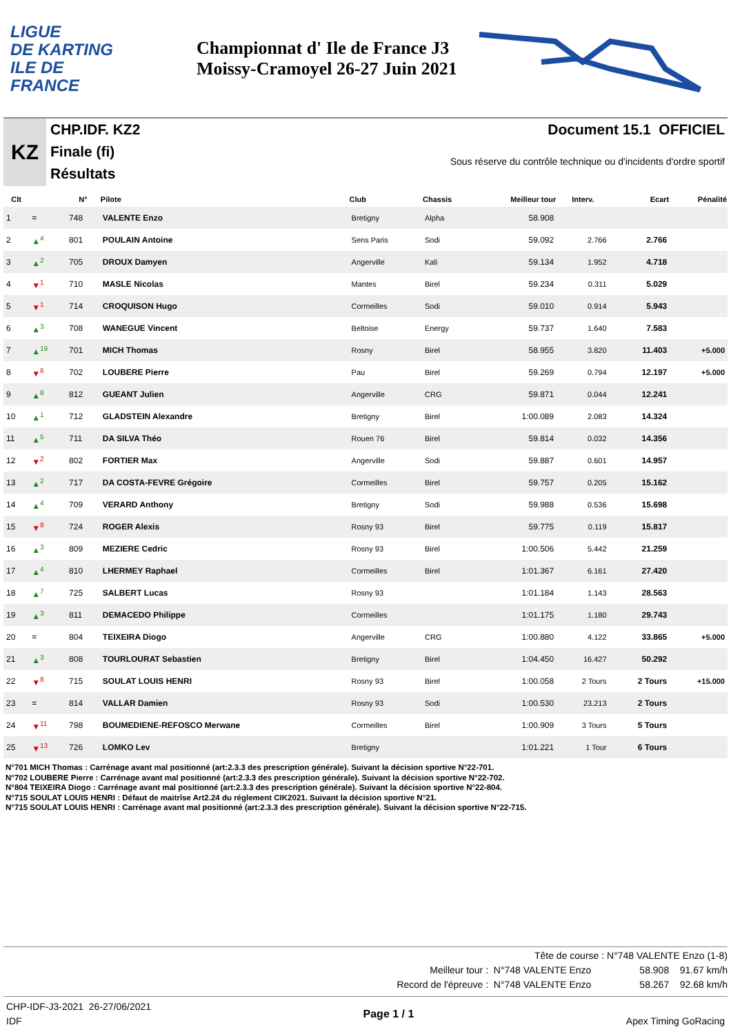LIGUE
DE KARTING
ILE DE
FRANCE
Championnat d' Ile de France J3
Moissy-Cramoyel 26-27 Juin 2021
KZ
CHP.IDF. KZ2
Finale (fi)
Résultats
Document 15.1 OFFICIEL
Sous réserve du contrôle technique ou d'incidents d'ordre sportif
| Clt | | N° | Pilote | Club | Chassis | Meilleur tour | Interv. | Ecart | Pénalité |
| --- | --- | --- | --- | --- | --- | --- | --- | --- | --- |
| 1 | = | 748 | VALENTE Enzo | Bretigny | Alpha | 58.908 | | | |
| 2 | ▲<sup>4</sup> | 801 | POULAIN Antoine | Sens Paris | Sodi | 59.092 | 2.766 | 2.766 | |
| 3 | ▲<sup>2</sup> | 705 | DROUX Damyen | Angerville | Kali | 59.134 | 1.952 | 4.718 | |
| 4 | ▼<sup>1</sup> | 710 | MASLE Nicolas | Mantes | Birel | 59.234 | 0.311 | 5.029 | |
| 5 | ▼<sup>1</sup> | 714 | CROQUISON Hugo | Cormeilles | Sodi | 59.010 | 0.914 | 5.943 | |
| 6 | ▲<sup>3</sup> | 708 | WANEGUE Vincent | Beltoise | Energy | 59.737 | 1.640 | 7.583 | |
| 7 | ▲<sup>19</sup> | 701 | MICH Thomas | Rosny | Birel | 58.955 | 3.820 | 11.403 | +5.000 |
| 8 | ▼<sup>6</sup> | 702 | LOUBERE Pierre | Pau | Birel | 59.269 | 0.794 | 12.197 | +5.000 |
| 9 | ▲<sup>8</sup> | 812 | GUEANT Julien | Angerville | CRG | 59.871 | 0.044 | 12.241 | |
| 10 | ▲<sup>1</sup> | 712 | GLADSTEIN Alexandre | Bretigny | Birel | 1:00.089 | 2.083 | 14.324 | |
| 11 | ▲<sup>5</sup> | 711 | DA SILVA Théo | Rouen 76 | Birel | 59.814 | 0.032 | 14.356 | |
| 12 | ▼<sup>2</sup> | 802 | FORTIER Max | Angerville | Sodi | 59.887 | 0.601 | 14.957 | |
| 13 | ▲<sup>2</sup> | 717 | DA COSTA-FEVRE Grégoire | Cormeilles | Birel | 59.757 | 0.205 | 15.162 | |
| 14 | ▲<sup>4</sup> | 709 | VERARD Anthony | Bretigny | Sodi | 59.988 | 0.536 | 15.698 | |
| 15 | ▼<sup>8</sup> | 724 | ROGER Alexis | Rosny 93 | Birel | 59.775 | 0.119 | 15.817 | |
| 16 | ▲<sup>3</sup> | 809 | MEZIERE Cedric | Rosny 93 | Birel | 1:00.506 | 5.442 | 21.259 | |
| 17 | ▲<sup>4</sup> | 810 | LHERMEY Raphael | Cormeilles | Birel | 1:01.367 | 6.161 | 27.420 | |
| 18 | ▲<sup>7</sup> | 725 | SALBERT Lucas | Rosny 93 | | 1:01.184 | 1.143 | 28.563 | |
| 19 | ▲<sup>3</sup> | 811 | DEMACEDO Philippe | Cormeilles | | 1:01.175 | 1.180 | 29.743 | |
| 20 | = | 804 | TEIXEIRA Diogo | Angerville | CRG | 1:00.880 | 4.122 | 33.865 | +5.000 |
| 21 | ▲<sup>3</sup> | 808 | TOURLOURAT Sebastien | Bretigny | Birel | 1:04.450 | 16.427 | 50.292 | |
| 22 | ▼<sup>8</sup> | 715 | SOULAT LOUIS HENRI | Rosny 93 | Birel | 1:00.058 | 2 Tours | 2 Tours | +15.000 |
| 23 | = | 814 | VALLAR Damien | Rosny 93 | Sodi | 1:00.530 | 23.213 | 2 Tours | |
| 24 | ▼<sup>11</sup> | 798 | BOUMEDIENE-REFOSCO Merwane | Cormeilles | Birel | 1:00.909 | 3 Tours | 5 Tours | |
| 25 | ▼<sup>13</sup> | 726 | LOMKO Lev | Bretigny | | 1:01.221 | 1 Tour | 6 Tours | |
N°701 MICH Thomas : Carrénage avant mal positionné (art:2.3.3 des prescription générale). Suivant la décision sportive N°22-701.
N°702 LOUBERE Pierre : Carrénage avant mal positionné (art:2.3.3 des prescription générale). Suivant la décision sportive N°22-702.
N°804 TEIXEIRA Diogo : Carrénage avant mal positionné (art:2.3.3 des prescription générale). Suivant la décision sportive N°22-804.
N°715 SOULAT LOUIS HENRI : Défaut de maitrîse Art2.24 du réglement CIK2021. Suivant la décision sportive N°21.
N°715 SOULAT LOUIS HENRI : Carrénage avant mal positionné (art:2.3.3 des prescription générale). Suivant la décision sportive N°22-715.
Tête de course : N°748 VALENTE Enzo (1-8)
Meilleur tour : N°748 VALENTE Enzo 58.908 91.67 km/h
Record de l'épreuve : N°748 VALENTE Enzo 58.267 92.68 km/h
CHP-IDF-J3-2021 26-27/06/2021
IDF
Page 1 / 1
Apex Timing GoRacing